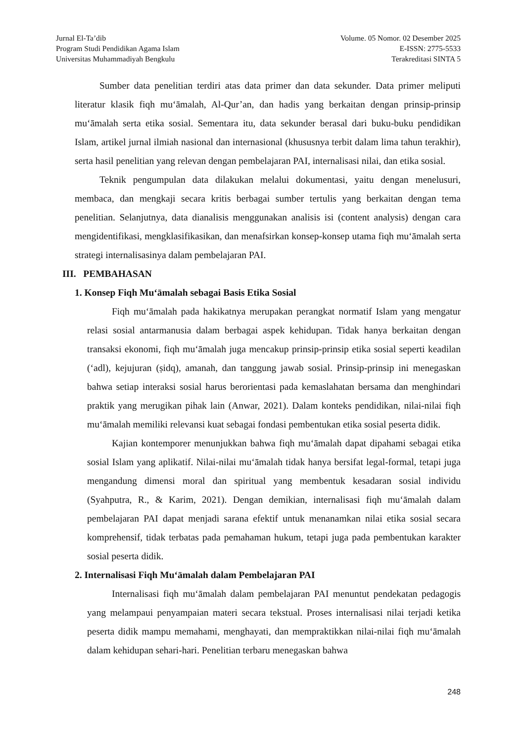Jurnal El-Ta’dib
Program Studi Pendidikan Agama Islam
Universitas Muhammadiyah Bengkulu
Volume. 05 Nomor. 02 Desember 2025
E-ISSN: 2775-5533
Terakreditasi SINTA 5
Sumber data penelitian terdiri atas data primer dan data sekunder. Data primer meliputi literatur klasik fiqh mu‘āmalah, Al-Qur’an, dan hadis yang berkaitan dengan prinsip-prinsip mu‘āmalah serta etika sosial. Sementara itu, data sekunder berasal dari buku-buku pendidikan Islam, artikel jurnal ilmiah nasional dan internasional (khususnya terbit dalam lima tahun terakhir), serta hasil penelitian yang relevan dengan pembelajaran PAI, internalisasi nilai, dan etika sosial.
Teknik pengumpulan data dilakukan melalui dokumentasi, yaitu dengan menelusuri, membaca, dan mengkaji secara kritis berbagai sumber tertulis yang berkaitan dengan tema penelitian. Selanjutnya, data dianalisis menggunakan analisis isi (content analysis) dengan cara mengidentifikasi, mengklasifikasikan, dan menafsirkan konsep-konsep utama fiqh mu‘āmalah serta strategi internalisasinya dalam pembelajaran PAI.
III. PEMBAHASAN
1. Konsep Fiqh Mu‘āmalah sebagai Basis Etika Sosial
Fiqh mu‘āmalah pada hakikatnya merupakan perangkat normatif Islam yang mengatur relasi sosial antarmanusia dalam berbagai aspek kehidupan. Tidak hanya berkaitan dengan transaksi ekonomi, fiqh mu‘āmalah juga mencakup prinsip-prinsip etika sosial seperti keadilan (‘adl), kejujuran (ṣidq), amanah, dan tanggung jawab sosial. Prinsip-prinsip ini menegaskan bahwa setiap interaksi sosial harus berorientasi pada kemaslahatan bersama dan menghindari praktik yang merugikan pihak lain (Anwar, 2021). Dalam konteks pendidikan, nilai-nilai fiqh mu‘āmalah memiliki relevansi kuat sebagai fondasi pembentukan etika sosial peserta didik.
Kajian kontemporer menunjukkan bahwa fiqh mu‘āmalah dapat dipahami sebagai etika sosial Islam yang aplikatif. Nilai-nilai mu‘āmalah tidak hanya bersifat legal-formal, tetapi juga mengandung dimensi moral dan spiritual yang membentuk kesadaran sosial individu (Syahputra, R., & Karim, 2021). Dengan demikian, internalisasi fiqh mu‘āmalah dalam pembelajaran PAI dapat menjadi sarana efektif untuk menanamkan nilai etika sosial secara komprehensif, tidak terbatas pada pemahaman hukum, tetapi juga pada pembentukan karakter sosial peserta didik.
2. Internalisasi Fiqh Mu‘āmalah dalam Pembelajaran PAI
Internalisasi fiqh mu‘āmalah dalam pembelajaran PAI menuntut pendekatan pedagogis yang melampaui penyampaian materi secara tekstual. Proses internalisasi nilai terjadi ketika peserta didik mampu memahami, menghayati, dan mempraktikkan nilai-nilai fiqh mu‘āmalah dalam kehidupan sehari-hari. Penelitian terbaru menegaskan bahwa
248